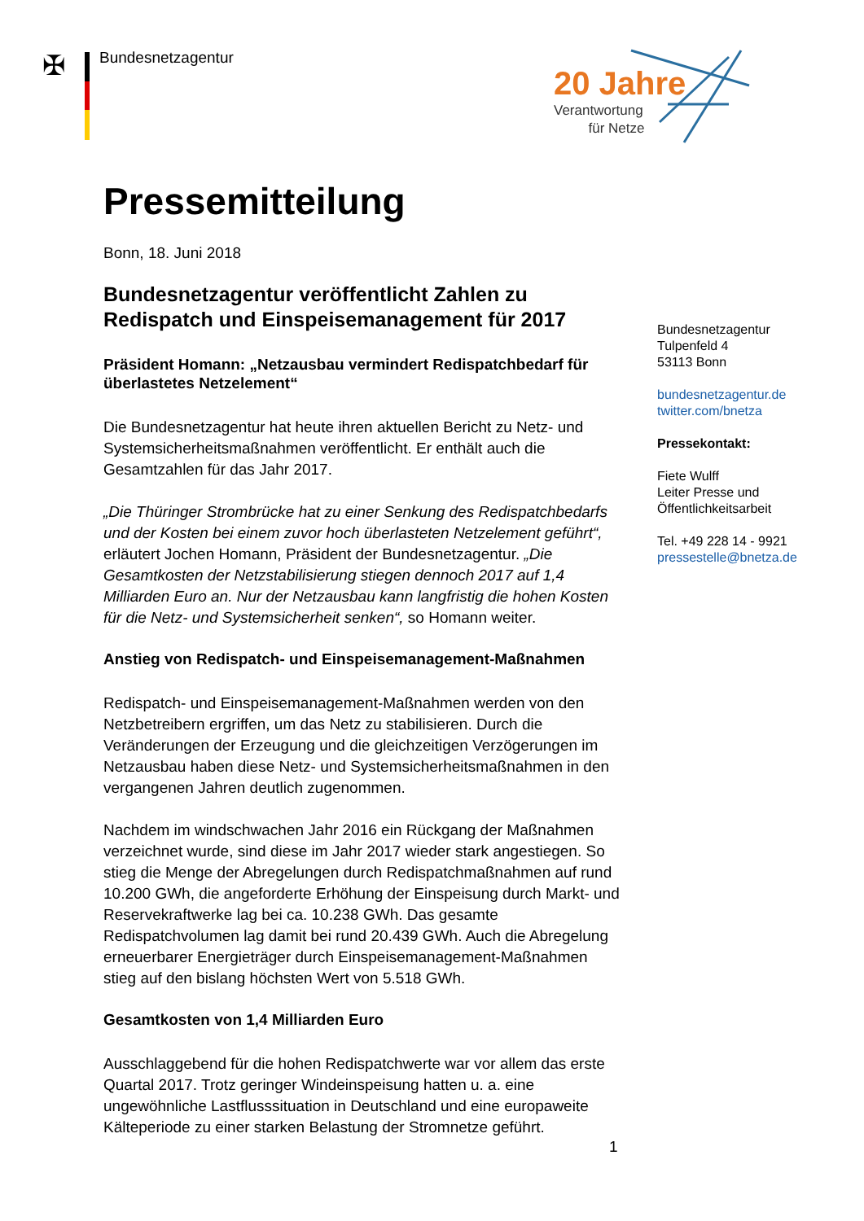✠ Bundesnetzagentur
20 Jahre
Verantwortung
für Netze
Pressemitteilung
Bonn, 18. Juni 2018
Bundesnetzagentur veröffentlicht Zahlen zu Redispatch und Einspeisemanagement für 2017
Präsident Homann: „Netzausbau vermindert Redispatchbedarf für überlastetes Netzelement“
Die Bundesnetzagentur hat heute ihren aktuellen Bericht zu Netz- und Systemsicherheitsmaßnahmen veröffentlicht. Er enthält auch die Gesamtzahlen für das Jahr 2017.
„Die Thüringer Strombrücke hat zu einer Senkung des Redispatchbedarfs und der Kosten bei einem zuvor hoch überlasteten Netzelement geführt“, erläutert Jochen Homann, Präsident der Bundesnetzagentur. „Die Gesamtkosten der Netzstabilisierung stiegen dennoch 2017 auf 1,4 Milliarden Euro an. Nur der Netzausbau kann langfristig die hohen Kosten für die Netz- und Systemsicherheit senken“, so Homann weiter.
Anstieg von Redispatch- und Einspeisemanagement-Maßnahmen
Redispatch- und Einspeisemanagement-Maßnahmen werden von den Netzbetreibern ergriffen, um das Netz zu stabilisieren. Durch die Veränderungen der Erzeugung und die gleichzeitigen Verzögerungen im Netzausbau haben diese Netz- und Systemsicherheitsmaßnahmen in den vergangenen Jahren deutlich zugenommen.
Nachdem im windschwachen Jahr 2016 ein Rückgang der Maßnahmen verzeichnet wurde, sind diese im Jahr 2017 wieder stark angestiegen. So stieg die Menge der Abregelungen durch Redispatchmaßnahmen auf rund 10.200 GWh, die angeforderte Erhöhung der Einspeisung durch Markt- und Reservekraftwerke lag bei ca. 10.238 GWh. Das gesamte Redispatchvolumen lag damit bei rund 20.439 GWh. Auch die Abregelung erneuerbarer Energieträger durch Einspeisemanagement-Maßnahmen stieg auf den bislang höchsten Wert von 5.518 GWh.
Gesamtkosten von 1,4 Milliarden Euro
Ausschlaggebend für die hohen Redispatchwerte war vor allem das erste Quartal 2017. Trotz geringer Windeinspeisung hatten u. a. eine ungewöhnliche Lastflusssituation in Deutschland und eine europaweite Kälteperiode zu einer starken Belastung der Stromnetze geführt.
Bundesnetzagentur
Tulpenfeld 4
53113 Bonn
bundesnetzagentur.de
twitter.com/bnetza
Pressekontakt:
Fiete Wulff
Leiter Presse und
Öffentlichkeitsarbeit
Tel. +49 228 14 - 9921
pressestelle@bnetza.de
1